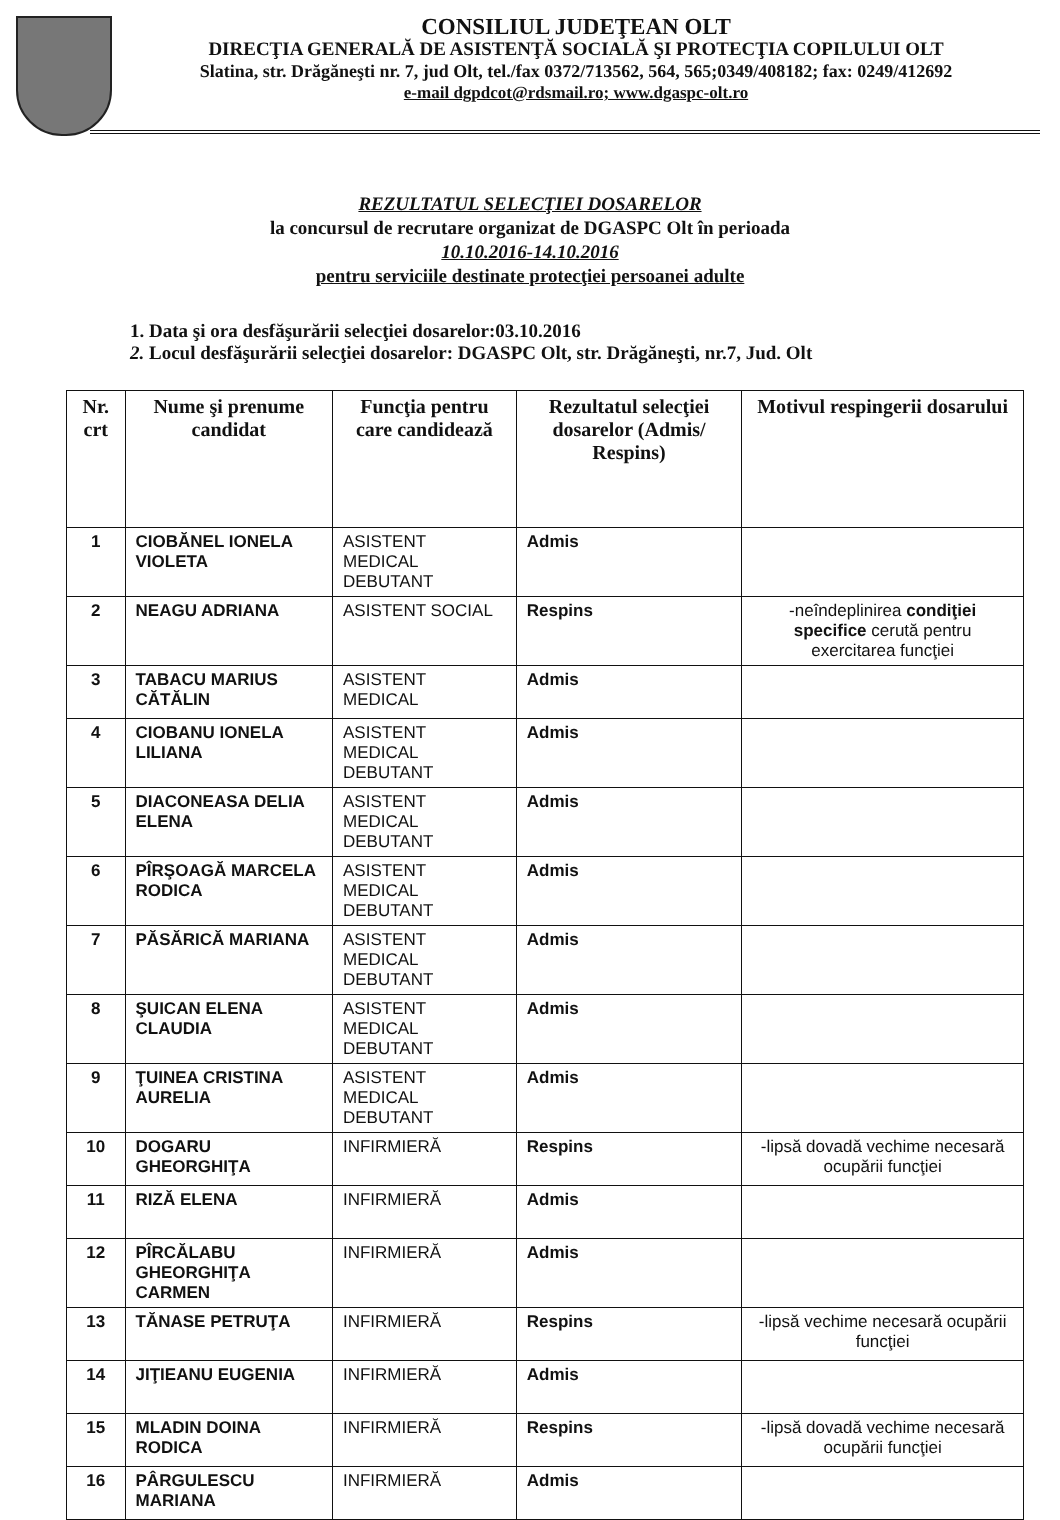CONSILIUL JUDEŢEAN OLT
DIRECŢIA GENERALĂ DE ASISTENŢĂ SOCIALĂ ŞI PROTECŢIA COPILULUI OLT
Slatina, str. Drăgăneşti nr. 7, jud Olt, tel./fax 0372/713562, 564, 565;0349/408182; fax: 0249/412692
e-mail dgpdcot@rdsmail.ro; www.dgaspc-olt.ro
REZULTATUL SELECŢIEI DOSARELOR
la concursul de recrutare organizat de DGASPC Olt în perioada
10.10.2016-14.10.2016
pentru serviciile destinate protecţiei persoanei adulte
1. Data şi ora desfăşurării selecţiei dosarelor:03.10.2016
2. Locul desfăşurării selecţiei dosarelor: DGASPC Olt, str. Drăgăneşti, nr.7, Jud. Olt
| Nr. crt | Nume şi prenume candidat | Funcţia pentru care candidează | Rezultatul selecţiei dosarelor (Admis/ Respins) | Motivul respingerii dosarului |
| --- | --- | --- | --- | --- |
| 1 | CIOBĂNEL IONELA VIOLETA | ASISTENT MEDICAL DEBUTANT | Admis | |
| 2 | NEAGU ADRIANA | ASISTENT SOCIAL | Respins | -neîndeplinirea condiţiei specifice cerută pentru exercitarea funcţiei |
| 3 | TABACU MARIUS CĂTĂLIN | ASISTENT MEDICAL | Admis | |
| 4 | CIOBANU IONELA LILIANA | ASISTENT MEDICAL DEBUTANT | Admis | |
| 5 | DIACONEASA DELIA ELENA | ASISTENT MEDICAL DEBUTANT | Admis | |
| 6 | PÎRŞOAGĂ MARCELA RODICA | ASISTENT MEDICAL DEBUTANT | Admis | |
| 7 | PĂSĂRICĂ MARIANA | ASISTENT MEDICAL DEBUTANT | Admis | |
| 8 | ŞUICAN ELENA CLAUDIA | ASISTENT MEDICAL DEBUTANT | Admis | |
| 9 | ŢUINEA CRISTINA AURELIA | ASISTENT MEDICAL DEBUTANT | Admis | |
| 10 | DOGARU GHEORGHIŢA | INFIRMIERĂ | Respins | -lipsă dovadă vechime necesară ocupării funcţiei |
| 11 | RIZĂ ELENA | INFIRMIERĂ | Admis | |
| 12 | PÎRCĂLABU GHEORGHIŢA CARMEN | INFIRMIERĂ | Admis | |
| 13 | TĂNASE PETRUŢA | INFIRMIERĂ | Respins | -lipsă vechime necesară ocupării funcţiei |
| 14 | JIŢIEANU EUGENIA | INFIRMIERĂ | Admis | |
| 15 | MLADIN DOINA RODICA | INFIRMIERĂ | Respins | -lipsă dovadă vechime necesară ocupării funcţiei |
| 16 | PÂRGULESCU MARIANA | INFIRMIERĂ | Admis | |